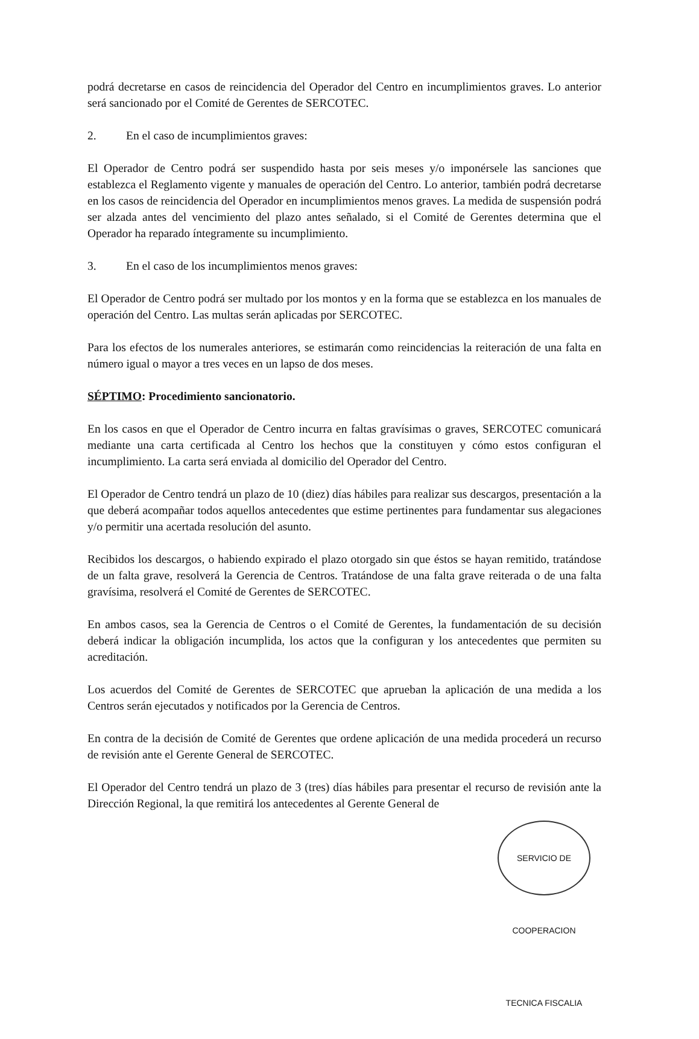podrá decretarse en casos de reincidencia del Operador del Centro en incumplimientos graves. Lo anterior será sancionado por el Comité de Gerentes de SERCOTEC.
2. En el caso de incumplimientos graves:
El Operador de Centro podrá ser suspendido hasta por seis meses y/o imponérsele las sanciones que establezca el Reglamento vigente y manuales de operación del Centro. Lo anterior, también podrá decretarse en los casos de reincidencia del Operador en incumplimientos menos graves. La medida de suspensión podrá ser alzada antes del vencimiento del plazo antes señalado, si el Comité de Gerentes determina que el Operador ha reparado íntegramente su incumplimiento.
3. En el caso de los incumplimientos menos graves:
El Operador de Centro podrá ser multado por los montos y en la forma que se establezca en los manuales de operación del Centro. Las multas serán aplicadas por SERCOTEC.
Para los efectos de los numerales anteriores, se estimarán como reincidencias la reiteración de una falta en número igual o mayor a tres veces en un lapso de dos meses.
SÉPTIMO: Procedimiento sancionatorio.
En los casos en que el Operador de Centro incurra en faltas gravísimas o graves, SERCOTEC comunicará mediante una carta certificada al Centro los hechos que la constituyen y cómo estos configuran el incumplimiento. La carta será enviada al domicilio del Operador del Centro.
El Operador de Centro tendrá un plazo de 10 (diez) días hábiles para realizar sus descargos, presentación a la que deberá acompañar todos aquellos antecedentes que estime pertinentes para fundamentar sus alegaciones y/o permitir una acertada resolución del asunto.
Recibidos los descargos, o habiendo expirado el plazo otorgado sin que éstos se hayan remitido, tratándose de un falta grave, resolverá la Gerencia de Centros. Tratándose de una falta grave reiterada o de una falta gravísima, resolverá el Comité de Gerentes de SERCOTEC.
En ambos casos, sea la Gerencia de Centros o el Comité de Gerentes, la fundamentación de su decisión deberá indicar la obligación incumplida, los actos que la configuran y los antecedentes que permiten su acreditación.
Los acuerdos del Comité de Gerentes de SERCOTEC que aprueban la aplicación de una medida a los Centros serán ejecutados y notificados por la Gerencia de Centros.
En contra de la decisión de Comité de Gerentes que ordene aplicación de una medida procederá un recurso de revisión ante el Gerente General de SERCOTEC.
El Operador del Centro tendrá un plazo de 3 (tres) días hábiles para presentar el recurso de revisión ante la Dirección Regional, la que remitirá los antecedentes al Gerente General de
SERVICIO DE COOPERACION TECNICA FISCALIA